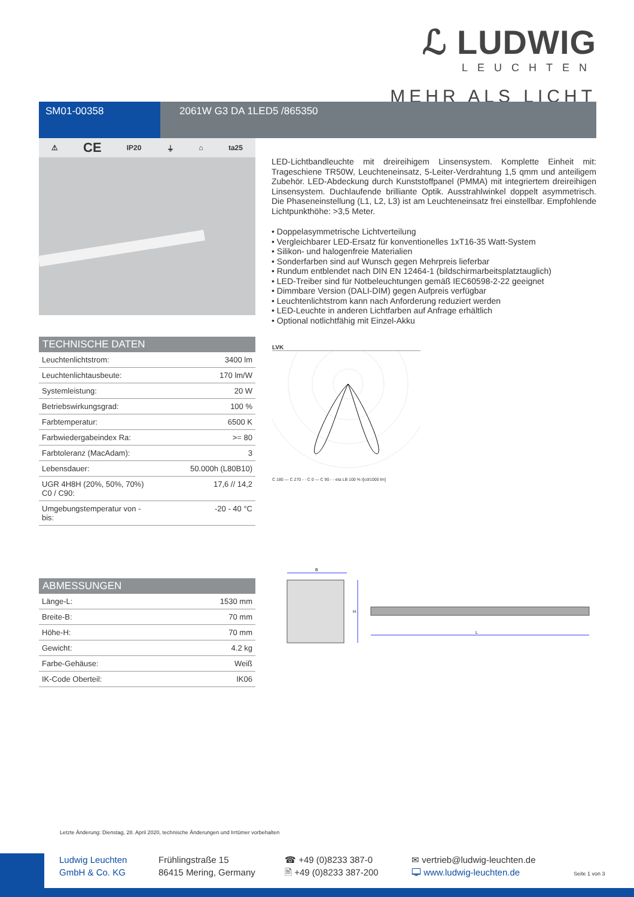ℒ LUDWIG
LEUCHTEN
MEHR ALS LICHT
SM01-00358 2061W G3 DA 1LED5 /865350
⚠ CE IP20 ⏚ ⌂ ta25
LED-Lichtbandleuchte mit dreireihigem Linsensystem. Komplette Einheit mit: Trageschiene TR50W, Leuchteneinsatz, 5-Leiter-Verdrahtung 1,5 qmm und anteiligem Zubehör. LED-Abdeckung durch Kunststoffpanel (PMMA) mit integriertem dreireihigen Linsensystem. Duchlaufende brilliante Optik. Ausstrahlwinkel doppelt asymmetrisch. Die Phaseneinstellung (L1, L2, L3) ist am Leuchteneinsatz frei einstellbar. Empfohlende Lichtpunkthöhe: >3,5 Meter.
• Doppelasymmetrische Lichtverteilung
• Vergleichbarer LED-Ersatz für konventionelles 1xT16-35 Watt-System
• Silikon- und halogenfreie Materialien
• Sonderfarben sind auf Wunsch gegen Mehrpreis lieferbar
• Rundum entblendet nach DIN EN 12464-1 (bildschirmarbeitsplatztauglich)
• LED-Treiber sind für Notbeleuchtungen gemäß IEC60598-2-22 geeignet
• Dimmbare Version (DALI-DIM) gegen Aufpreis verfügbar
• Leuchtenlichtstrom kann nach Anforderung reduziert werden
• LED-Leuchte in anderen Lichtfarben auf Anfrage erhältlich
• Optional notlichtfähig mit Einzel-Akku
TECHNISCHE DATEN
| Leuchtenlichtstrom: | 3400 lm |
| Leuchtenlichtausbeute: | 170 lm/W |
| Systemleistung: | 20 W |
| Betriebswirkungsgrad: | 100 % |
| Farbtemperatur: | 6500 K |
| Farbwiedergabeindex Ra: | >= 80 |
| Farbtoleranz (MacAdam): | 3 |
| Lebensdauer: | 50.000h (L80B10) |
| UGR 4H8H (20%, 50%, 70%) C0 / C90: | 17,6 // 14,2 |
| Umgebungstemperatur von - bis: | -20 - 40 °C |
LVK
C 180 — C 270 - - C 0 — C 90 - - eta LB 100 % I[cd/1000 lm]
ABMESSUNGEN
| Länge-L: | 1530 mm |
| Breite-B: | 70 mm |
| Höhe-H: | 70 mm |
| Gewicht: | 4.2 kg |
| Farbe-Gehäuse: | Weiß |
| IK-Code Oberteil: | IK06 |
B
L
H
Letzte Änderung: Dienstag, 28. April 2020, technische Änderungen und Irrtümer vorbehalten
Ludwig Leuchten
GmbH & Co. KG
Frühlingstraße 15
86415 Mering, Germany
☎ +49 (0)8233 387-0
🖹 +49 (0)8233 387-200
✉ vertrieb@ludwig-leuchten.de
🖵 www.ludwig-leuchten.de
Seite 1 von 3